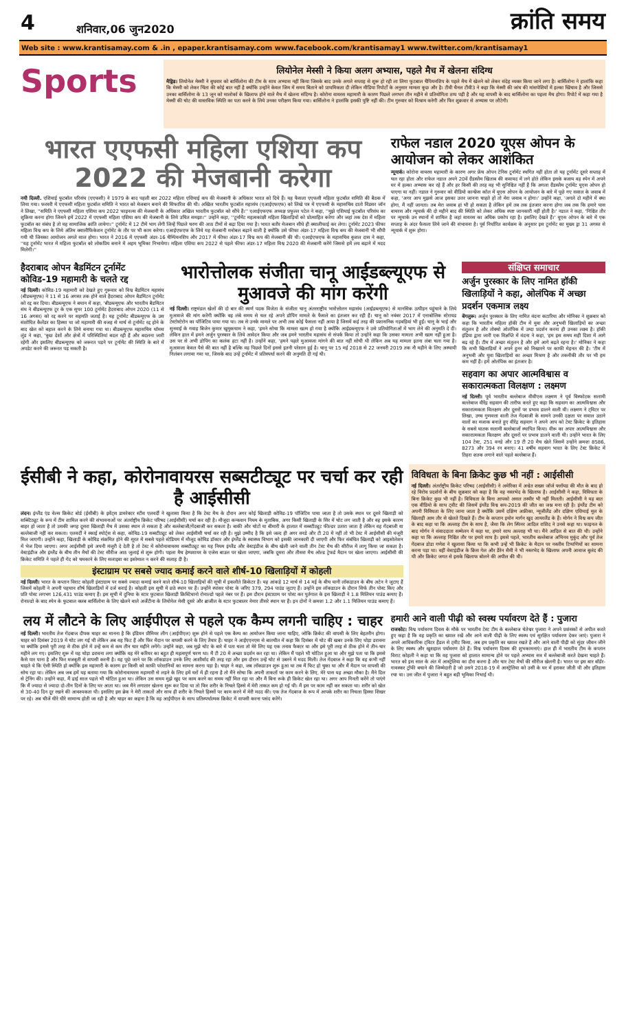4 शनिवार,06 जुन2020 क्रांति समय
Web site : www.krantisamay.com & .in , epaper.krantisamay.com www.facebook.com/krantisamay1 www.twitter.com/krantisamay1
Sports
लियोनेल मेस्सी ने किया अलग अभ्यास, पहले मैच में खेलना संदिग्ध
मैड्रिड। लियोनेल मेस्सी ने बुधवार को बार्सिलोना की टीम के साथ अभ्यास नहीं किया जिसके बाद उनके अगले सप्ताह से शुरू हो रही ला लिगा फुटबाल चैंपियनशिप के पहले मैच में खेलने को लेकर संदेह व्यक्त किया जाने लगा है। बार्सिलोना ने हालांकि कहा कि मेस्सी को लेकर चिंता की कोई बात नहीं है क्योंकि उन्होंने केवल जिम में समय बिताने को प्राथमिकता दी लेकिन मीडिया रिपोर्टों के अनुसार मामला कुछ और है। टीवी चैनल टीवी3 ने कहा कि मेस्सी की जांघ की मांसपेशियों में हल्का खिंचाव है और जिससे उनका बार्सिलोना के 13 जून को मालोर्का के खिलाफ होने वाले मैच में खेलना संदिग्ध है। कोरोना वायरस महामारी के कारण पिछले लगभग तीन महीने से प्रतियोगिता ठप्प पड़ी है और यह वापसी के बाद बार्सिलोना का पहला मैच होगा। रिपोर्ट में कहा गया है मेस्सी की चोट की वास्तविक स्थिति का पता करने के लिये उनका परीक्षण किया गया। बार्सिलोना ने हालांकि इसकी पुष्टि नहीं की। टीम गुरुवार को विश्राम करेगी और फिर शुक्रवार से अभ्यास पर लौटेगी।
भारत एएफसी महिला एशिया कप 2022 की मेजबानी करेगा
नयी दिल्ली. एशियाई फुटबॉल परिसंघ (एएफसी) ने 1979 के बाद पहली बार 2022 महिला एशियाई कप की मेजबानी के अधिकार भारत को दिये हैं। यह फैसला एएफसी महिला फुटबॉल समिति की बैठक में लिया गया। फरवरी में एएफसी महिला फुटबॉल समिति ने भारत को मेजबान बनाने की सिफारिश की थी। अखिल भारतीय फुटबॉल महासंघ (एआईएफएफ) को लिखे पत्र में एएफसी के महासचिव दातो विंडसर जॉन ने लिखा, ''समिति ने एएफसी महिला एशिया कप 2022 फाइनल्स की मेजबानी के अधिकार अखिल भारतीय फुटबॉल को सौंपे हैं।'' एआईएफएफ अध्यक्ष प्रफुल्ल पटेल ने कहा, ''मुझे एशियाई फुटबॉल परिसंघ का शुक्रिया करना होगा जिसने हमें 2022 में एएफसी महिला एशिया कप की मेजबानी के लिये उचित समझा।'' उन्होंने कहा, ''टूर्नामेंट महत्वकांक्षी महिला खिलाड़ियों को प्रोत्साहित करेगा और जहां तक देश में महिला फुटबॉल का संबंध है तो यह सामाजिक क्रांति लायेगा।'' टूर्नामेंट में 12 टीमें भाग लेंगी जिन्हें पिछले चरण की आठ टीमों से बढ़ा दिया गया है। भारत बतौर मेजबान सीधे ही क्वालीफाई कर लेगा। टूर्नामेंट 2023 फीफा महिला विश्व कप के लिये अंतिम क्वालीफिकेशन टूर्नामेंट के तौर पर भी काम करेगा। एआईएफएफ के लिये यह मेजबानी मनोबल बढ़ाने वाली है क्योंकि उसे फीफा अंडर-17 महिला विश्व कप की मेजबानी भी सौंपी गयी थी जिसका आयोजन अगले साल होगा। भारत ने 2016 में एएफसी अंडर-16 चैम्पियनशिप और 2017 में फीफा अंडर-17 विश्व कप की मेजबानी की थी। एआईएफएफ के महासचिव कुशल दास ने कहा, ''यह टूर्नामेंट भारत में महिला फुटबॉल को लोकप्रिय बनाने में अहम भूमिका निभायेगा। महिला एशिया कप 2022 से पहले फीफा अंडर-17 महिला विश्व 2020 की मेजबानी करेंगे जिससे हमें लय बढ़ाने में मदद मिलेगी।''
राफेल नडाल 2020 यूएस ओपन के आयोजन को लेकर आशंकित
न्यूयार्क। कोरोना वायरस महामारी के कारण अगर फ्रेंच ओपन टेनिस टूर्नामेंट स्थगित नहीं होता तो यह टूर्नामेंट दूसरे सप्ताह में चल रहा होता और राफेल नडाल अपने 20वें ग्रैंडस्लैम खिताब की कवायद में लगे होते लेकिन इसके बजाय वह स्पेन में अपने घर में हल्का अभ्यास कर रहे हैं और हर किसी की तरह वह भी सुनिश्चित नहीं हैं कि अगला ग्रैंडस्लैम टूर्नामेंट यूएस ओपन हो पाएगा या नहीं। नडाल ने गुरुवार को वीडियो कान्फ्रेंस कॉल में यूएस ओपन के आयोजन के बारे में पूछे गए सवाल के जवाब में कहा, 'अगर आप मुझसे आज इसका उत्तर जानना चाहते हों तो मेरा जवाब न होगा।' उन्होंने कहा, 'अगले दो महीने में क्या होगा, मैं नहीं जानता। तब मेरा जवाब हां भी हो सकता है लेकिन हमें तब तक इंतजार करना होगा जब तक कि हमारे पास वायरस और न्यूयार्क की दो महीने बाद की स्थिति को लेकर अधिक स्पष्ट जानकारी नहीं होती है।' नडाल ने कहा, 'निश्चित तौर पर न्यूयार्क उन स्थानों में शामिल है जहां वायरस का अधिक प्रकोप रहा है। इसलिए देखते हैं।' यूएस ओपन के बारे में एक सप्ताह के अंदर फैसला लिये जाने की संभावना है। पूर्व निर्धारित कार्यक्रम के अनुसार इस टूर्नामेंट का मुख्य ड्रा 31 अगस्त से न्यूयार्क में शुरू होगा।
हैदराबाद ओपन बैडमिंटन टूर्नामेंट कोविड-19 महामारी के चलते रद्द
नई दिल्ली। कोविड-19 महामारी को देखते हुए गुरूवार को विश्व बैडमिंटन महासंघ (बीडब्ल्यूएफ) ने 11 से 16 अगस्त तक होने वाले हैदराबाद ओपन बैडमिंटन टूर्नामेंट को रद्द कर दिया। बीडब्ल्यूएफ ने बयान में कहा, 'बीडब्ल्यूएफ और भारतीय बैडमिंटन संघ ने बीडब्ल्यूएफ टूर के एक सुपर 100 टूर्नामेंट हैदराबाद ओपन 2020 (11 से 16 अगस्त) को रद्द करने पर सहमति जताई है। यह टूर्नामेंट बीडब्ल्यूएफ के उस संशोधित कैलेंडर का हिस्सा था जो महामारी की वजह से मार्च से टूर्नामेंट रद्द होने के बाद खेल को बहाल करने के लिये बनाया गया था। बीडब्ल्यूएफ महासचिव थॉमस लुंड ने कहा, 'कुछ देशों और क्षेत्रों में परिस्थितियां बदल रही हैं और बदलना जारी रहेंगी और इसलिए बीडब्ल्यूएफ को जरूरत पड़ने पर टूर्नामेंट की स्थिति के बारे में अपडेट करने की जरूरत पड़ सकती है।
भारोत्तोलक संजीता चानू आईडब्ल्यूएफ से मुआवजे की मांग करेंगी
नई दिल्ली। राष्ट्रमंडल खेलों की दो बार की स्वर्ण पदक विजेता के संजीता चानू अंतरराष्ट्रीय भारोत्तोलन महासंघ (आईडब्ल्यूएफ) से मानसिक उत्पीड़न पहुंचाने के लिये मुआवजे की मांग करेंगी क्योंकि वह लंबे समय से चल रहे अपने डोपिंग मामले के फैसले का इंतजार कर रही हैं। चानू को नवंबर 2017 में एनाबोलिक स्टेरायड टेस्टोस्टेरोन का पॉजिटिव पाया गया था। तब से उनके मामले पर अभी तक कोई फैसला नहीं आया है जिसमें कई तरह की प्रशासनिक गड़बड़ियां भी हुईं। चानू के भाई और सुनवाई के गवाह बिजेन कुमार खुमुकचाम ने कहा, 'हमने सोचा कि मामला खत्म हो गया है क्योंकि आईडब्ल्यूएफ ने उसे प्रतियोगिताओं में भाग लेने की अनुमति दे दी। लेकिन हाल में हमने अर्जुन पुरस्कार के लिये आवेदन किया और जब हमने भारतीय महासंघ से संपर्क किया तो उन्होंने कहा कि उसका मामला अभी खत्म नहीं हुआ है। उस पर से अभी डोपिंग का कलंक हटा नहीं है। उन्होंने कहा, 'हमने पहले मुआवजा मांगने की बात नहीं सोची थी लेकिन अब यह मामला इतना लंबा चला गया है। मुआवजा केवल पैसे की बात नहीं है बल्कि वह पिछले दिनों इससे इतनी परेशान हुई है। चानू पर 15 मई 2018 से 22 जनवरी 2019 तक नौ महीने के लिए अस्थायी निलंबन लगाया गया था, जिसके बाद उन्हें टूर्नामेंट में प्रतिस्पर्धा करने की अनुमति दी गई थी।
संक्षिप्त समाचार
अर्जुन पुरस्कार के लिए नामित हॉकी खिलाड़ियों ने कहा, ओलंपिक में अच्छा प्रदर्शन एकमात्र लक्ष्य
बेंगलुरू। अर्जुन पुरस्कार के लिए नामित वंदना कटारिया और मोनिका ने शुक्रवार को कहा कि भारतीय महिला हॉकी टीम में युवा और अनुभवी खिलाड़ियों का अच्छा संतुलन है और तोक्यो ओलंपिक में उम्दा प्रदर्शन करना ही उनका लक्ष्य है। हॉकी इंडिया द्वारा जारी एक विज्ञप्ति में वंदना ने कहा, 'हम इस समय सही दिशा में आगे बढ़ रहे हैं। टीम में अच्छा संतुलन है और हमें आगे बढ़ते रहना है।' मोनिका ने कहा कि सभी खिलाड़ियों ने अपने हुनर को निखारने पर काफी मेहनत की है। 'टीम में अनुभवी और युवा खिलाड़ियों का अच्छा मिश्रण है और तकनीकी तौर पर भी हम कम नहीं हैं। हमें ओलंपिक का इंतजार है।
सहवाग का अपार आत्मविश्वास व सकारात्मकता विलक्षण : लक्ष्मण
नई दिल्ली। पूर्व भारतीय बल्लेबाज वीवीएस लक्ष्मण ने पूर्व विस्फोटक सलामी बल्लेबाज वीरेंद्र सहवाग की तारीफ करते हुए कहा कि सहवाग का आत्मविश्वास और सकारात्मकता विलक्षण और दूसरों पर प्रभाव डालने वाली थी। लक्ष्मण ने ट्विटर पर लिखा, उच्च गुणवत्ता वाली तेज गेंदबाजी के सामने उनकी दक्षता पर सवाल उठाने वालों का मजाक बनाते हुए वीरेंद्र सहवाग ने अपने आप को टेस्ट क्रिकेट के इतिहास के सबसे घातक सलामी बल्लेबाजों स्थापित किया। वीरू का अपार आत्मविश्वास और सकारात्मकता विलक्षण और दूसरों पर प्रभाव डालने वाली थी। उन्होंने भारत के लिए 104 टेस्ट, 251 वनडे और 19 टी 20 मैच खेले जिसमें उन्होंने क्रमशः 8586, 8273 और 394 रन बनाए। 41 वर्षीय सहवाग भारत के लिए टेस्ट क्रिकेट में तिहरा शतक लगाने वाले पहले बल्लेबाज हैं।
ईसीबी ने कहा, कोरोनावायरस सब्सटीट्यूट पर चर्चा कर रही है आईसीसी
लंदन। इंग्लैंड एंड वेल्स क्रिकेट बोर्ड (ईसीबी) के इवेंट्स डायरेक्टर स्टीव एलवर्दी ने खुलासा किया है कि टेस्ट मैच के दौरान अगर कोई खिलाड़ी कोविड-19 पॉजिटिव पाया जाता है तो उसके स्थान पर दूसरे खिलाड़ी को सब्स्टिट्यूट के रूप में टीम शामिल करने की संभावनाओं पर अंतर्राष्ट्रीय क्रिकेट परिषद (आईसीसी) चर्चा कर रही है। मौजूदा कन्कशन नियम के मुताबिक, अगर किसी खिलाड़ी के सिर में चोट लग जाती है और वह इसके कारण बाहर हो जाता है तो उसकी जगह दूसरा खिलाड़ी मैच में उसका स्थान ले सकता है और बल्लेबाजी/गेंदबाजी कर सकता है। बाकी और चोटों या बीमारी के हालात में सब्स्टीट्यूट फील्डर उतारा जाता है लेकिन वह गेंदबाजी या बल्लेबाजी नहीं कर सकता। एलवर्दी ने स्काई स्पोर्ट्स से कहा, कोविड-19 सब्स्टीट्यूट को लेकर आईसीसी चर्चा कर रही है। मुझे उम्मीद है कि इसे जल्द ही अगर वनडे और टी 20 में नहीं तो भी टेस्ट में आईसीसी की मंजूरी मिल जाएगी। उन्होंने कहा, खिलाड़ी के कोविड संक्रमित होने की सूरत में सबसे पहले स्टेडियम में मौजूद कोविड डॉक्टर और इंग्लैंड के स्वास्थ्य विभाग को इसकी जानकारी दी जाएगी और फिर संबंधित खिलाड़ी को आइसोलेशन में भेज दिया जाएगा। अगर आईसीसी इसे अपनी मंजूरी दे देती है तो टेस्ट में कोरोनावायरस सब्स्टीट्यूट का यह नियम इंग्लैंड और वेस्टइंडीज के बीच खेली जाने वाली तीन टेस्ट मैच की सीरीज में लागू किया जा सकता है। वेस्टइंडीज और इंग्लैंड के बीच तीन मैचों की टेस्ट सीरीज आठ जुलाई से शुरू होगी। पहला मैच हेम्पशायर के एजेस बाउल पर खेला जाएगा, जबकि दूसरा और तीसरा मैच ओल्ड ट्रेफर्ड मैदान पर खेला जाएगा। आईसीसी की क्रिकेट समिति ने पहले ही गेंद को चमकाने के लिए सलाइवा का इस्तेमाल न करने की सलाह दी है।
इंस्टाग्राम पर सबसे ज्याद कमाई करने वाले शीर्ष-10 खिलाड़ियों में कोहली
नई दिल्ली। भारत के कप्तान विराट कोहली इंस्टाग्राम पर सबसे ज्यादा कमाई करने वाले शीर्ष-10 खिलाड़ियों की सूची में इकलौते क्रिकेटर हैं। यह आंकड़े 12 मार्च से 14 मई के बीच यानी लॉकडाउन के बीच अटेन ने जुटाए हैं जिसमें कोहली ने अपनी पहचान शीर्ष खिलाड़ियों में दर्ज कराई है। कोहली इस सूची में छठे स्थान पर हैं। उन्होंने स्पांसर पोस्ट के जरिए 379, 294 पाउंड जुटाए हैं। उन्होंने इस लॉकडाउन के दौरान सिर्फ तीन पोस्ट किए और प्रति पोस्ट लगभग 126,431 पाउंड कमाए हैं। इस सूची में दुनिया के स्टार फुटबाल खिलाड़ी क्रिस्टियानो रोनाल्डो पहले नंबर पर हैं। इस दौरान इंस्टाग्राम पर पोस्ट कर पुर्तगाल के इस खिलाड़ी ने 1.8 मिलियन पाउंड कमाए हैं। रोनाल्डो के बाद स्पेन के फुटबाल क्लब बार्सिलोना के लिए खेलने वाले अर्जेंटीना के लियोनेल मेसी दूसरे और ब्राजील के स्टार फुटबालर नेमार तीसरे स्थान पर हैं। इन दोनों ने क्रमशः 1.2 और 1.1 मिलियन पाउंड कमाए हैं।
विविधता के बिना क्रिकेट कुछ भी नहीं : आईसीसी
नई दिल्ली। अंतर्राष्ट्रीय क्रिकेट परिषद (आईसीसी) ने अमेरिका में अश्वेत शख्स जॉर्ज फ्लॉयड की मौत के बाद हो रहे विरोध प्रदर्शनों के बीच शुक्रवार को कहा है कि वह नस्लभेद के खिलाफ है। आईसीसी ने कहा, विविधता के बिना क्रिकेट कुछ भी नहीं है। विविधता के बिना आपको असल तस्वीर भी नहीं मिलती। आईसीसी ने यह बात एक वीडियो के साथ ट्वीट की जिसमें इंग्लैंड विश्व कप-2019 की जीत का जश्न मना रही है। इंग्लैंड टीम को अपनी विविधता के लिए जाना जाता है क्योंकि उसमें दक्षिण अफ्रीका, न्यूजीलैंड और दक्षिण एशियाई मूल के खिलाड़ी आम तौर से खेलते दिखते हैं। टीम के कप्तान इयोन मार्गन खुद आयरलैंड के हैं। मोर्गन ने विश्व कप जीत के बाद कहा था कि अल्लाह टीम के साथ है, जैसा कि लेग स्पिनर आदिल राशिद ने उनसे कहा था। फाइनल के बाद मोर्गन ने संवाददाता सम्मेलन में कहा था, हमारे साथ अल्लाह भी था। मैंने आदिल से बात की थी। उन्होंने कहा था कि अल्लाह निश्चित तौर पर हमारे साथ है। इससे पहले, भारतीय बल्लेबाज अभिनव मुकुंद और पूर्व तेज गेंदबाज डोडा गणेश ने खुलासा किया था कि कभी उन्हें भी क्रिकेट के मैदान पर नस्लीय टिप्पणियों का सामना करना पड़ा था। वहीं वेस्टइंडीज के क्रिस गेल और डैरेन सैमी ने भी नस्लभेद के खिलाफ अपनी आवाज बुलंद की थी और क्रिकेट जगत से इसके खिलाफ बोलने की अपील की थी।
लय में लौटने के लिए आईपीएल से पहले एक कैम्प लगनी चाहिए : चाहर
नई दिल्ली। भारतीय तेज गेंदबाज दीपक चाहर का मानना है कि इंडियन प्रीमियर लीग (आईपीएल) शुरू होने से पहले एक कैम्प का आयोजन किया जाना चाहिए, जोकि क्रिकेट की वापसी के लिए बेहतरीन होगा। चाहर को दिसंबर 2019 में चोट लग गई थी लेकिन अब वह फिट हैं और फिर मैदान पर वापसी करने के लिए तैयार हैं। चाहर ने आईएएनएस से बातचीत में कहा कि दिसंबर में चोट की खबर उनके लिए थोड़ा डरावना था क्योंकि इससे पूरी तरह से ठीक होने में उन्हें कम से कम तीन चार महीने लगेंगे। उन्होंने कहा, जब मुझे चोट के बारे में पता चला तो मेरे लिए यह एक तनाव फैक्टर था और इसे पूरी तरह से ठीक होने में तीन-चार महीने लग गए। इसलिए शुरू में यह थोड़ा डरावना लगा क्योंकि यह मेरे करियर का बहुत ही महत्वपूर्ण चरण था। मैं टी 20 में अच्छा प्रदर्शन कर रहा था। लेकिन मैं पहले भी चोटिल हुआ था और मुझे पता था कि इससे कैसे पार पाना है और फिर मजबूती से वापसी करनी है। यह पूछे जाने पर कि लॉकडाउन उनके लिए आशीर्वाद की तरह रहा और इस दौरान उन्हें चोट से उबरने में मदद मिली। तेज गेंदबाज ने कहा कि वह कभी नहीं चाहते थे कि ऐसी स्थिति हो क्योंकि इस महामारी के कारण हर किसी को काफी परेशानियों का सामना करना पड़ा है। चाहर ने कहा, जब लॉकडाउन शुरू हुआ था तब मैं फिट हो चुका था और मैं मैदान पर वापसी की सोच रहा था। लेकिन अब जब हमें यह बताया गया कि कोरोनावायरस महामारी से लड़ने के लिए हमें घरों में ही रहना है तो मैंने सोचा कि अपनी ताकतों पर काम करने के लिए, मेरे पास यह अच्छा मौका है। मैंने दिल से ट्रेनिंग की। उन्होंने कहा, मैं ढाई साल पहले भी चोटिल हुआ था। लेकिन उस समय मुझे खुद पर काम करने का समय नहीं मिल रहा था और मैं बिना रूके ही क्रिकेट खेल रहा था। अगर आप गिनती करेंगे तो पाएंगे कि मैं ज्यादा से ज्यादा दो-तीन दिनों के लिए घर आता था। जब मैंने लगातार खेलना शुरू कर दिया था तो फिर शरीर के निचले हिस्से में मेरी ताकत कम हो गई थी। मैं इस पर काम नहीं कर सकता था। शरीर को खेल से 30-40 दिन दूर रखने की आवश्यकता थी। इसलिए इस ब्रेक ने मेरी ताकतों और साथ ही शरीर के निचले हिस्सों पर काम करने में मेरी मदद की। एक तेज गेंदबाज के रूप में आपके शरीर का निचला हिस्सा शिखर पर रहे। अब चीजें धीरे धीरे सामान्य होती जा रही है और चाहर का कहना है कि वह आईपीएल के साथ प्रतिस्पर्धात्मक क्रिकेट में वापसी करना पसंद करेंगे।
हमारी आने वाली पीढ़ी को स्वस्थ पर्यावरण देते हैं : पुजारा
राजकोट। विश्व पर्यावरण दिवस के मौके पर भारतीय टेस्ट टीम के बल्लेबाज चेतेश्वर पुजारा ने अपने प्रशंसकों से अपील करते हुए कहा है कि वह प्रकृति का ख्याल रखें और आने वाली पीढ़ी के लिए स्वस्थ एवं सुरक्षित पर्यावरण देकर जाएं। पुजारा ने अपने आधिकारिक ट्विटर हैंडल से ट्वीट किया, अब हम प्रकृति का ख्याल रखते हैं और आने वाली पीढ़ी को सुंदर जीवन जीने के लिए स्वस्थ और खुशहाल पर्यावरण देते हैं। विश्व पर्यावरण दिवस की शुभकामनाएं। हाल ही में भारतीय टीम के कप्तान विराट कोहली ने कहा था कि वह पुजारा को हालात सामान्य होने पर पहले अभ्यास सत्र में बल्लेबाजी करते देखना चाहते हैं। भारत को इस साल के अंत में आस्ट्रेलिया का दौरा करना है और चार टेस्ट मैचों की सीरीज खेलनी है। भारत पर इस बार बॉर्डर-गावस्कर ट्रॉफी बचाने की जिम्मेदारी है जो उसने 2018-19 में आस्ट्रेलिया को उसी के घर में हराकर जीती थी और इतिहास रचा था। उस जीत में पुजारा ने बहुत बड़ी भूमिका निभाई थी।